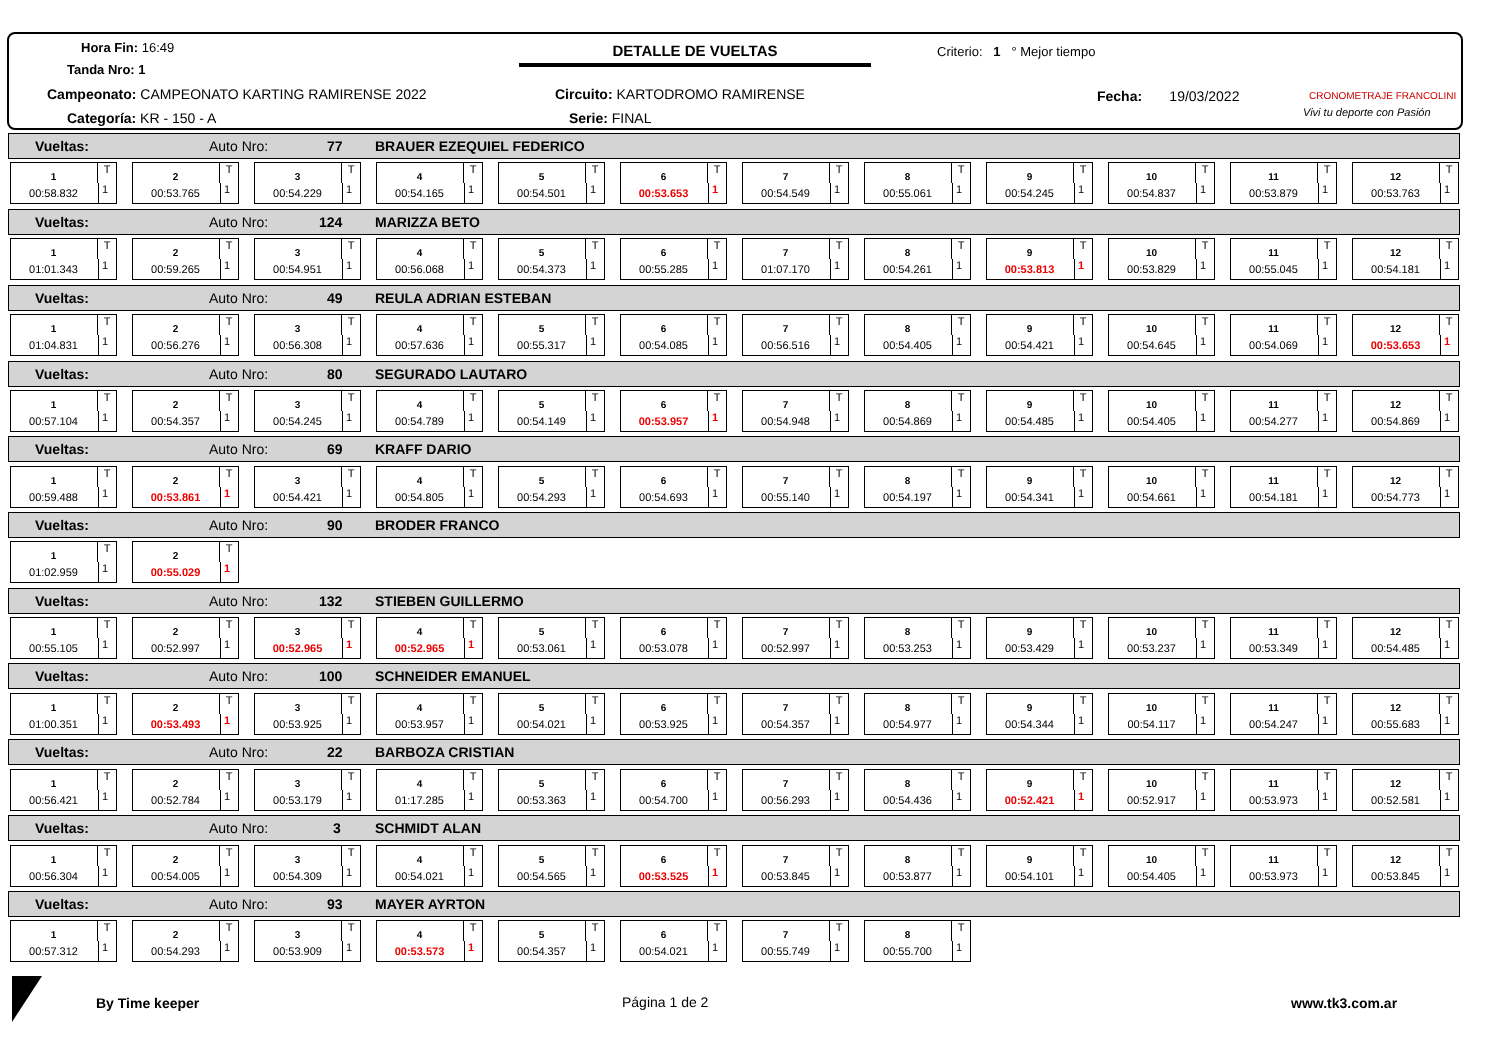Hora Fin: 16:49
Tanda Nro: 1
Campeonato: CAMPEONATO KARTING RAMIRENSE 2022
Categoría: KR - 150 - A
DETALLE DE VUELTAS
Circuito: KARTODROMO RAMIRENSE
Serie: FINAL
Criterio: 1 ° Mejor tiempo
Fecha: 19/03/2022 CRONOMETRAJE FRANCOLINI
Vivi tu deporte con Pasión
Vueltas: Auto Nro: 77 BRAUER EZEQUIEL FEDERICO
1
00:58.832
T
1
2
00:53.765
T
1
3
00:54.229
T
1
4
00:54.165
T
1
5
00:54.501
T
1
6
00:53.653
T
1
7
00:54.549
T
1
8
00:55.061
T
1
9
00:54.245
T
1
10
00:54.837
T
1
11
00:53.879
T
1
12
00:53.763
T
1
Vueltas: Auto Nro: 124 MARIZZA BETO
1
01:01.343
T
1
2
00:59.265
T
1
3
00:54.951
T
1
4
00:56.068
T
1
5
00:54.373
T
1
6
00:55.285
T
1
7
01:07.170
T
1
8
00:54.261
T
1
9
00:53.813
T
1
10
00:53.829
T
1
11
00:55.045
T
1
12
00:54.181
T
1
Vueltas: Auto Nro: 49 REULA ADRIAN ESTEBAN
1
01:04.831
T
1
2
00:56.276
T
1
3
00:56.308
T
1
4
00:57.636
T
1
5
00:55.317
T
1
6
00:54.085
T
1
7
00:56.516
T
1
8
00:54.405
T
1
9
00:54.421
T
1
10
00:54.645
T
1
11
00:54.069
T
1
12
00:53.653
T
1
Vueltas: Auto Nro: 80 SEGURADO LAUTARO
1
00:57.104
T
1
2
00:54.357
T
1
3
00:54.245
T
1
4
00:54.789
T
1
5
00:54.149
T
1
6
00:53.957
T
1
7
00:54.948
T
1
8
00:54.869
T
1
9
00:54.485
T
1
10
00:54.405
T
1
11
00:54.277
T
1
12
00:54.869
T
1
Vueltas: Auto Nro: 69 KRAFF DARIO
1
00:59.488
T
1
2
00:53.861
T
1
3
00:54.421
T
1
4
00:54.805
T
1
5
00:54.293
T
1
6
00:54.693
T
1
7
00:55.140
T
1
8
00:54.197
T
1
9
00:54.341
T
1
10
00:54.661
T
1
11
00:54.181
T
1
12
00:54.773
T
1
Vueltas: Auto Nro: 90 BRODER FRANCO
1
01:02.959
T
1
2
00:55.029
T
1
Vueltas: Auto Nro: 132 STIEBEN GUILLERMO
1
00:55.105
T
1
2
00:52.997
T
1
3
00:52.965
T
1
4
00:52.965
T
1
5
00:53.061
T
1
6
00:53.078
T
1
7
00:52.997
T
1
8
00:53.253
T
1
9
00:53.429
T
1
10
00:53.237
T
1
11
00:53.349
T
1
12
00:54.485
T
1
Vueltas: Auto Nro: 100 SCHNEIDER EMANUEL
1
01:00.351
T
1
2
00:53.493
T
1
3
00:53.925
T
1
4
00:53.957
T
1
5
00:54.021
T
1
6
00:53.925
T
1
7
00:54.357
T
1
8
00:54.977
T
1
9
00:54.344
T
1
10
00:54.117
T
1
11
00:54.247
T
1
12
00:55.683
T
1
Vueltas: Auto Nro: 22 BARBOZA CRISTIAN
1
00:56.421
T
1
2
00:52.784
T
1
3
00:53.179
T
1
4
01:17.285
T
1
5
00:53.363
T
1
6
00:54.700
T
1
7
00:56.293
T
1
8
00:54.436
T
1
9
00:52.421
T
1
10
00:52.917
T
1
11
00:53.973
T
1
12
00:52.581
T
1
Vueltas: Auto Nro: 3 SCHMIDT ALAN
1
00:56.304
T
1
2
00:54.005
T
1
3
00:54.309
T
1
4
00:54.021
T
1
5
00:54.565
T
1
6
00:53.525
T
1
7
00:53.845
T
1
8
00:53.877
T
1
9
00:54.101
T
1
10
00:54.405
T
1
11
00:53.973
T
1
12
00:53.845
T
1
Vueltas: Auto Nro: 93 MAYER AYRTON
1
00:57.312
T
1
2
00:54.293
T
1
3
00:53.909
T
1
4
00:53.573
T
1
5
00:54.357
T
1
6
00:54.021
T
1
7
00:55.749
T
1
8
00:55.700
T
1
By Time keeper Página 1 de 2 www.tk3.com.ar